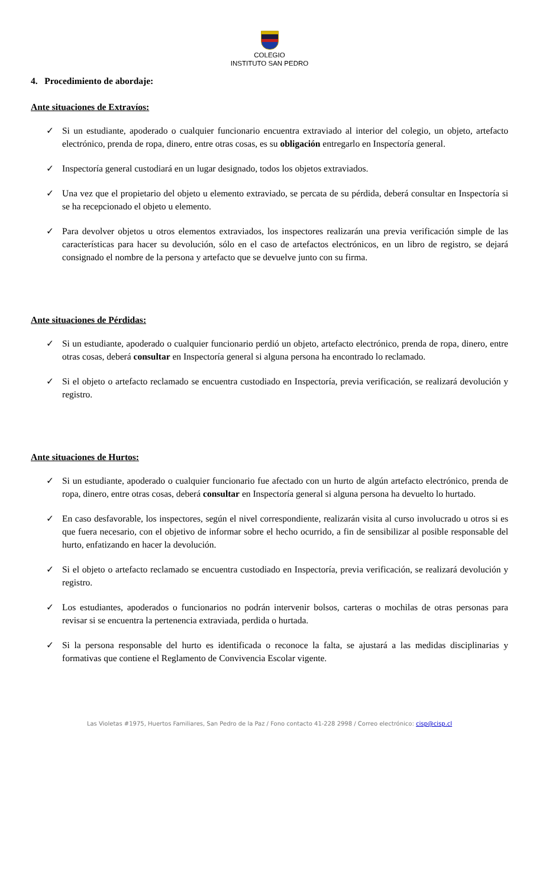COLEGIO
INSTITUTO SAN PEDRO
4. Procedimiento de abordaje:
Ante situaciones de Extravíos:
✓ Si un estudiante, apoderado o cualquier funcionario encuentra extraviado al interior del colegio, un objeto, artefacto electrónico, prenda de ropa, dinero, entre otras cosas, es su obligación entregarlo en Inspectoría general.
✓ Inspectoría general custodiará en un lugar designado, todos los objetos extraviados.
✓ Una vez que el propietario del objeto u elemento extraviado, se percata de su pérdida, deberá consultar en Inspectoría si se ha recepcionado el objeto u elemento.
✓ Para devolver objetos u otros elementos extraviados, los inspectores realizarán una previa verificación simple de las características para hacer su devolución, sólo en el caso de artefactos electrónicos, en un libro de registro, se dejará consignado el nombre de la persona y artefacto que se devuelve junto con su firma.
Ante situaciones de Pérdidas:
✓ Si un estudiante, apoderado o cualquier funcionario perdió un objeto, artefacto electrónico, prenda de ropa, dinero, entre otras cosas, deberá consultar en Inspectoría general si alguna persona ha encontrado lo reclamado.
✓ Si el objeto o artefacto reclamado se encuentra custodiado en Inspectoría, previa verificación, se realizará devolución y registro.
Ante situaciones de Hurtos:
✓ Si un estudiante, apoderado o cualquier funcionario fue afectado con un hurto de algún artefacto electrónico, prenda de ropa, dinero, entre otras cosas, deberá consultar en Inspectoría general si alguna persona ha devuelto lo hurtado.
✓ En caso desfavorable, los inspectores, según el nivel correspondiente, realizarán visita al curso involucrado u otros si es que fuera necesario, con el objetivo de informar sobre el hecho ocurrido, a fin de sensibilizar al posible responsable del hurto, enfatizando en hacer la devolución.
✓ Si el objeto o artefacto reclamado se encuentra custodiado en Inspectoría, previa verificación, se realizará devolución y registro.
✓ Los estudiantes, apoderados o funcionarios no podrán intervenir bolsos, carteras o mochilas de otras personas para revisar si se encuentra la pertenencia extraviada, perdida o hurtada.
✓ Si la persona responsable del hurto es identificada o reconoce la falta, se ajustará a las medidas disciplinarias y formativas que contiene el Reglamento de Convivencia Escolar vigente.
Las Violetas #1975, Huertos Familiares, San Pedro de la Paz / Fono contacto 41-228 2998 / Correo electrónico: cisp@cisp.cl